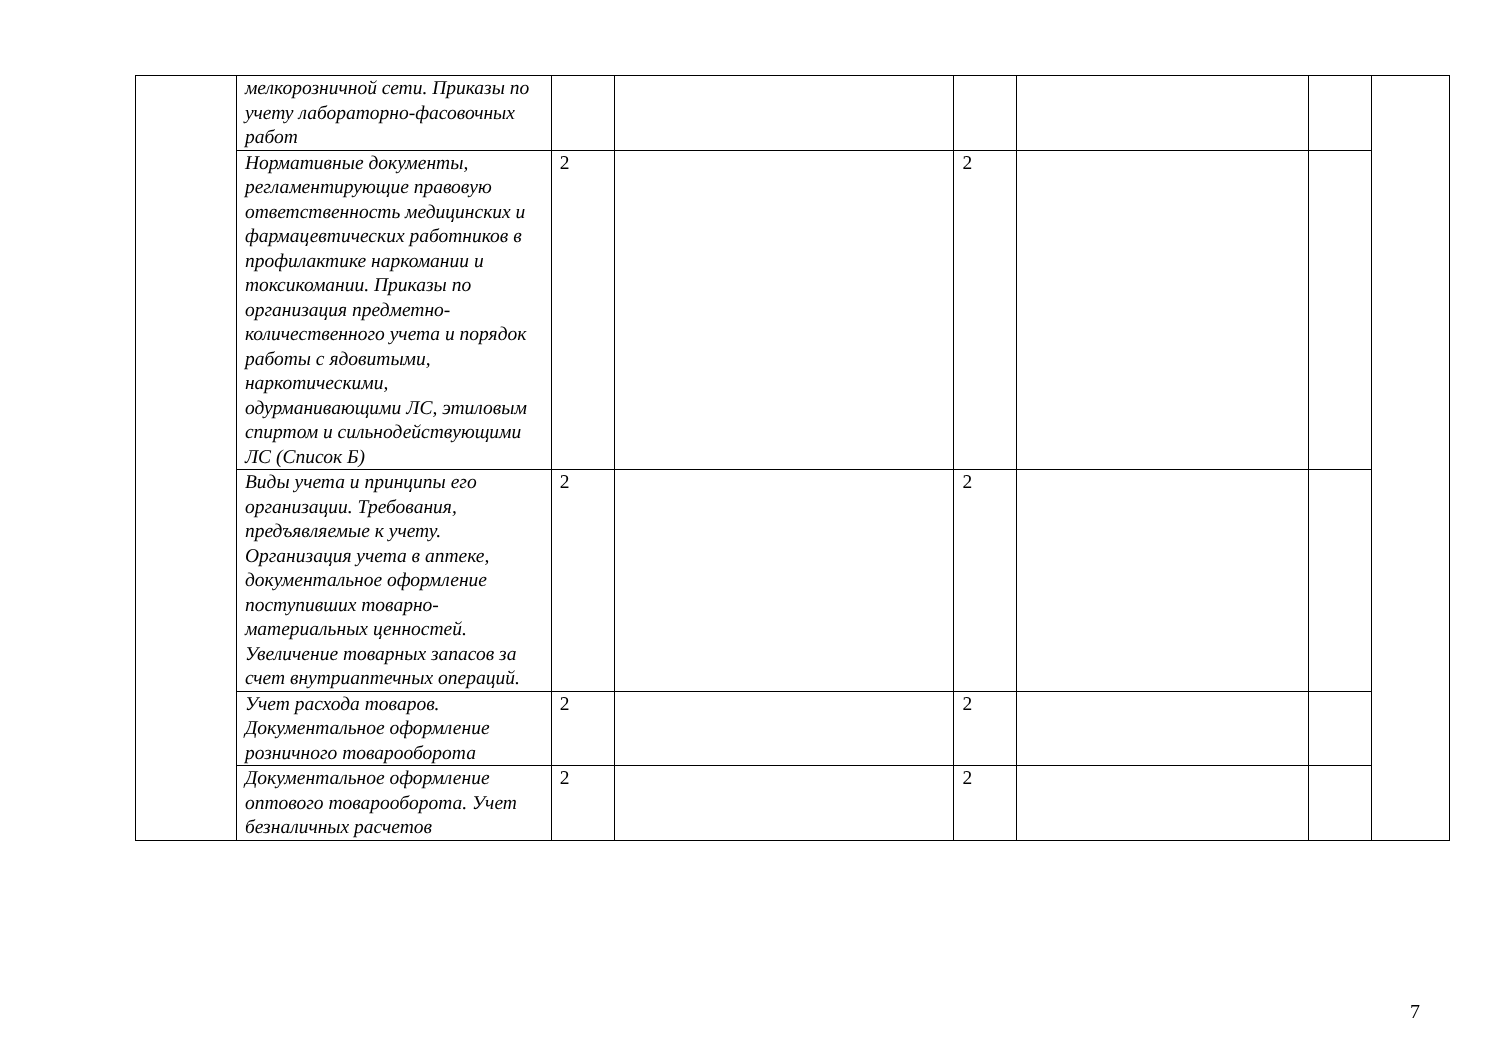| | мелкорозничной сети. Приказы по учету лабораторно-фасовочных работ | | | | | | |
| | Нормативные документы, регламентирующие правовую ответственность медицинских и фармацевтических работников в профилактике наркомании и токсикомании. Приказы по организация предметно-количественного учета и порядок работы с ядовитыми, наркотическими, одурманивающими ЛС, этиловым спиртом и сильнодействующими ЛС (Список Б) | 2 | | 2 | | | |
| | Виды учета и принципы его организации. Требования, предъявляемые к учету. Организация учета в аптеке, документальное оформление поступивших товарно-материальных ценностей. Увеличение товарных запасов за счет внутриаптечных операций. | 2 | | 2 | | | |
| | Учет расхода товаров. Документальное оформление розничного товарооборота | 2 | | 2 | | | |
| | Документальное оформление оптового товарооборота. Учет безналичных расчетов | 2 | | 2 | | | |
7